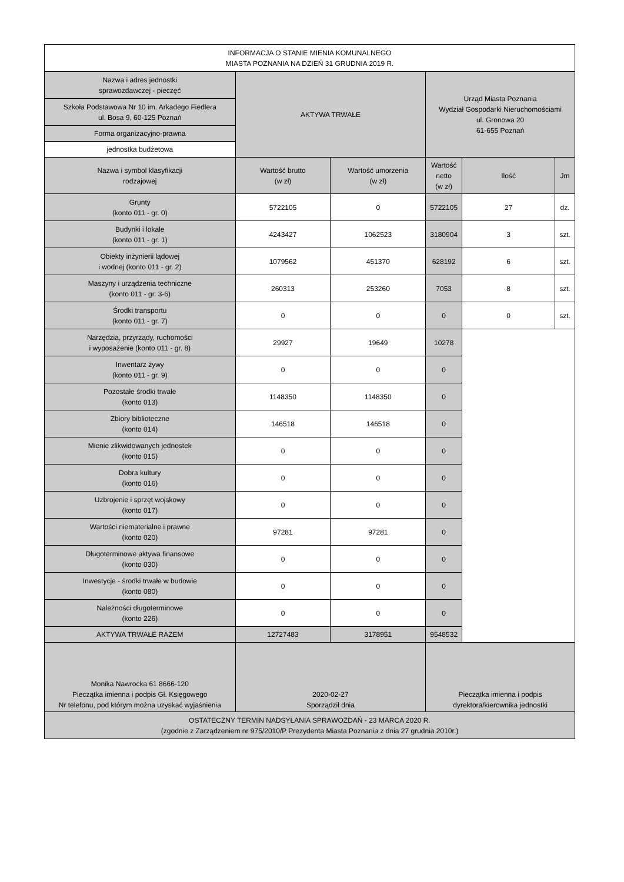| INFORMACJA O STANIE MIENIA KOMUNALNEGO MIASTA POZNANIA NA DZIEŃ 31 GRUDNIA 2019 R. | | | | | |
| Nazwa i adres jednostki sprawozdawczej - pieczęć | AKTYWA TRWAŁE | | Urząd Miasta Poznania Wydział Gospodarki Nieruchomościami ul. Gronowa 20 61-655 Poznań | | |
| Szkoła Podstawowa Nr 10 im. Arkadego Fiedlera ul. Bosa 9, 60-125 Poznań | | | | | |
| Forma organizacyjno-prawna | | | | | |
| jednostka budżetowa | | | | | |
| Nazwa i symbol klasyfikacji rodzajowej | Wartość brutto (w zł) | Wartość umorzenia (w zł) | Wartość netto (w zł) | Ilość | Jm |
| Grunty (konto 011 - gr. 0) | 5722105 | 0 | 5722105 | 27 | dz. |
| Budynki i lokale (konto 011 - gr. 1) | 4243427 | 1062523 | 3180904 | 3 | szt. |
| Obiekty inżynierii lądowej i wodnej (konto 011 - gr. 2) | 1079562 | 451370 | 628192 | 6 | szt. |
| Maszyny i urządzenia techniczne (konto 011 - gr. 3-6) | 260313 | 253260 | 7053 | 8 | szt. |
| Środki transportu (konto 011 - gr. 7) | 0 | 0 | 0 | 0 | szt. |
| Narzędzia, przyrządy, ruchomości i wyposażenie (konto 011 - gr. 8) | 29927 | 19649 | 10278 | | |
| Inwentarz żywy (konto 011 - gr. 9) | 0 | 0 | 0 | | |
| Pozostałe środki trwałe (konto 013) | 1148350 | 1148350 | 0 | | |
| Zbiory biblioteczne (konto 014) | 146518 | 146518 | 0 | | |
| Mienie zlikwidowanych jednostek (konto 015) | 0 | 0 | 0 | | |
| Dobra kultury (konto 016) | 0 | 0 | 0 | | |
| Uzbrojenie i sprzęt wojskowy (konto 017) | 0 | 0 | 0 | | |
| Wartości niematerialne i prawne (konto 020) | 97281 | 97281 | 0 | | |
| Długoterminowe aktywa finansowe (konto 030) | 0 | 0 | 0 | | |
| Inwestycje - środki trwałe w budowie (konto 080) | 0 | 0 | 0 | | |
| Należności długoterminowe (konto 226) | 0 | 0 | 0 | | |
| AKTYWA TRWAŁE RAZEM | 12727483 | 3178951 | 9548532 | | |
| Monika Nawrocka 61 8666-120 Pieczątka imienna i podpis Gł. Księgowego Nr telefonu, pod którym można uzyskać wyjaśnienia | 2020-02-27 Sporządził dnia | | Pieczątka imienna i podpis dyrektora/kierownika jednostki | | |
| OSTATECZNY TERMIN NADSYŁANIA SPRAWOZDAŃ - 23 MARCA 2020 R. (zgodnie z Zarządzeniem nr 975/2010/P Prezydenta Miasta Poznania z dnia 27 grudnia 2010r.) | | | | | |